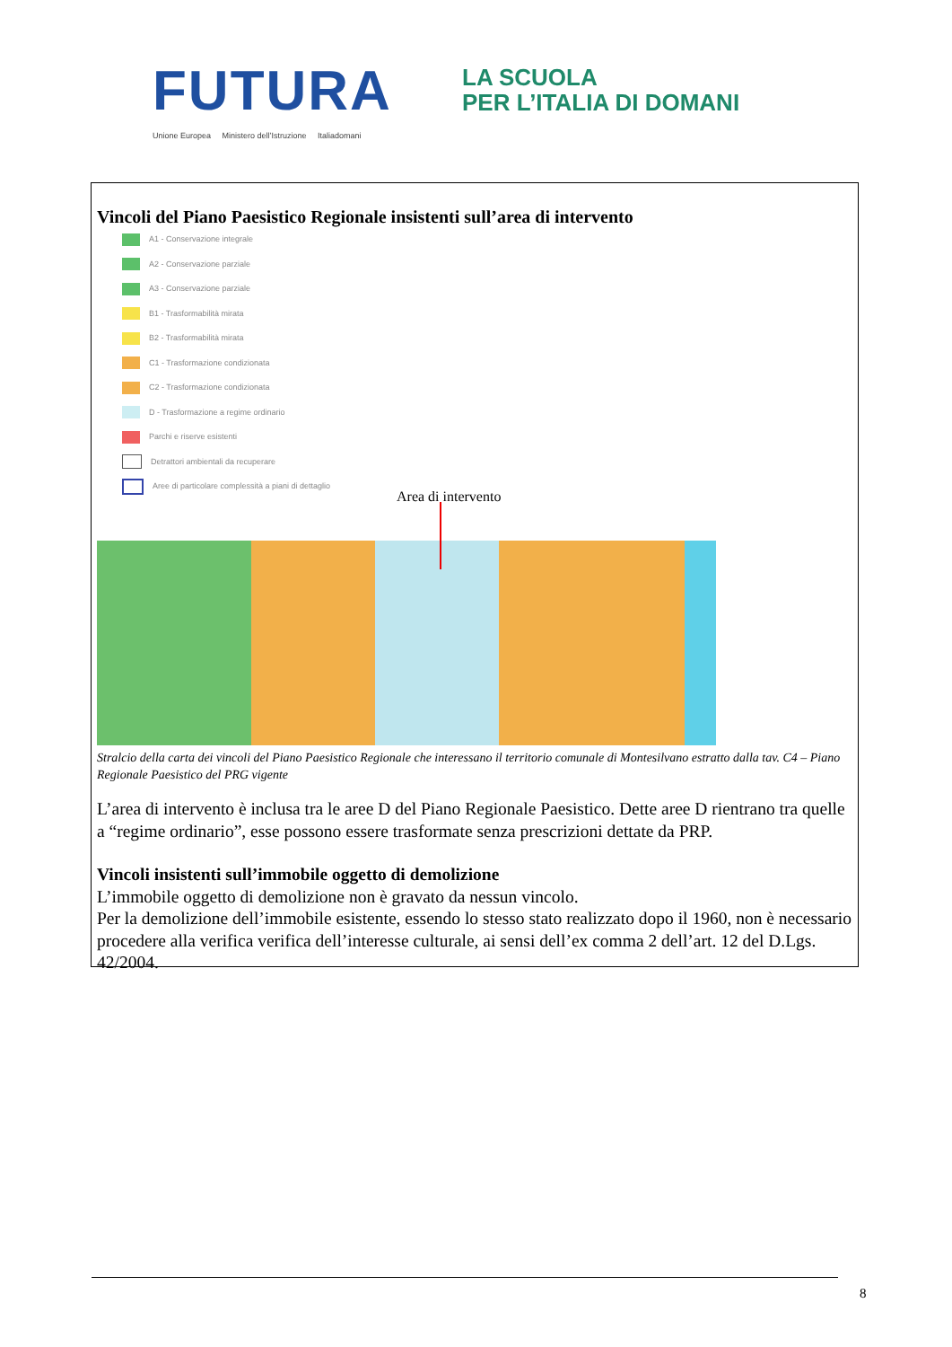FUTURA
LA SCUOLA
PER L’ITALIA DI DOMANI
Unione Europea Ministero dell’Istruzione Italiadomani
Vincoli del Piano Paesistico Regionale insistenti sull’area di intervento
A1 - Conservazione integrale
A2 - Conservazione parziale
A3 - Conservazione parziale
B1 - Trasformabilità mirata
B2 - Trasformabilità mirata
C1 - Trasformazione condizionata
C2 - Trasformazione condizionata
D - Trasformazione a regime ordinario
Parchi e riserve esistenti
Detrattori ambientali da recuperare
Aree di particolare complessità a piani di dettaglio
Area di intervento
Stralcio della carta dei vincoli del Piano Paesistico Regionale che interessano il territorio comunale di Montesilvano estratto dalla tav. C4 – Piano Regionale Paesistico del PRG vigente
L’area di intervento è inclusa tra le aree D del Piano Regionale Paesistico. Dette aree D rientrano tra quelle a “regime ordinario”, esse possono essere trasformate senza prescrizioni dettate da PRP.
Vincoli insistenti sull’immobile oggetto di demolizione
L’immobile oggetto di demolizione non è gravato da nessun vincolo.
Per la demolizione dell’immobile esistente, essendo lo stesso stato realizzato dopo il 1960, non è necessario procedere alla verifica verifica dell’interesse culturale, ai sensi dell’ex comma 2 dell’art. 12 del D.Lgs. 42/2004.
8